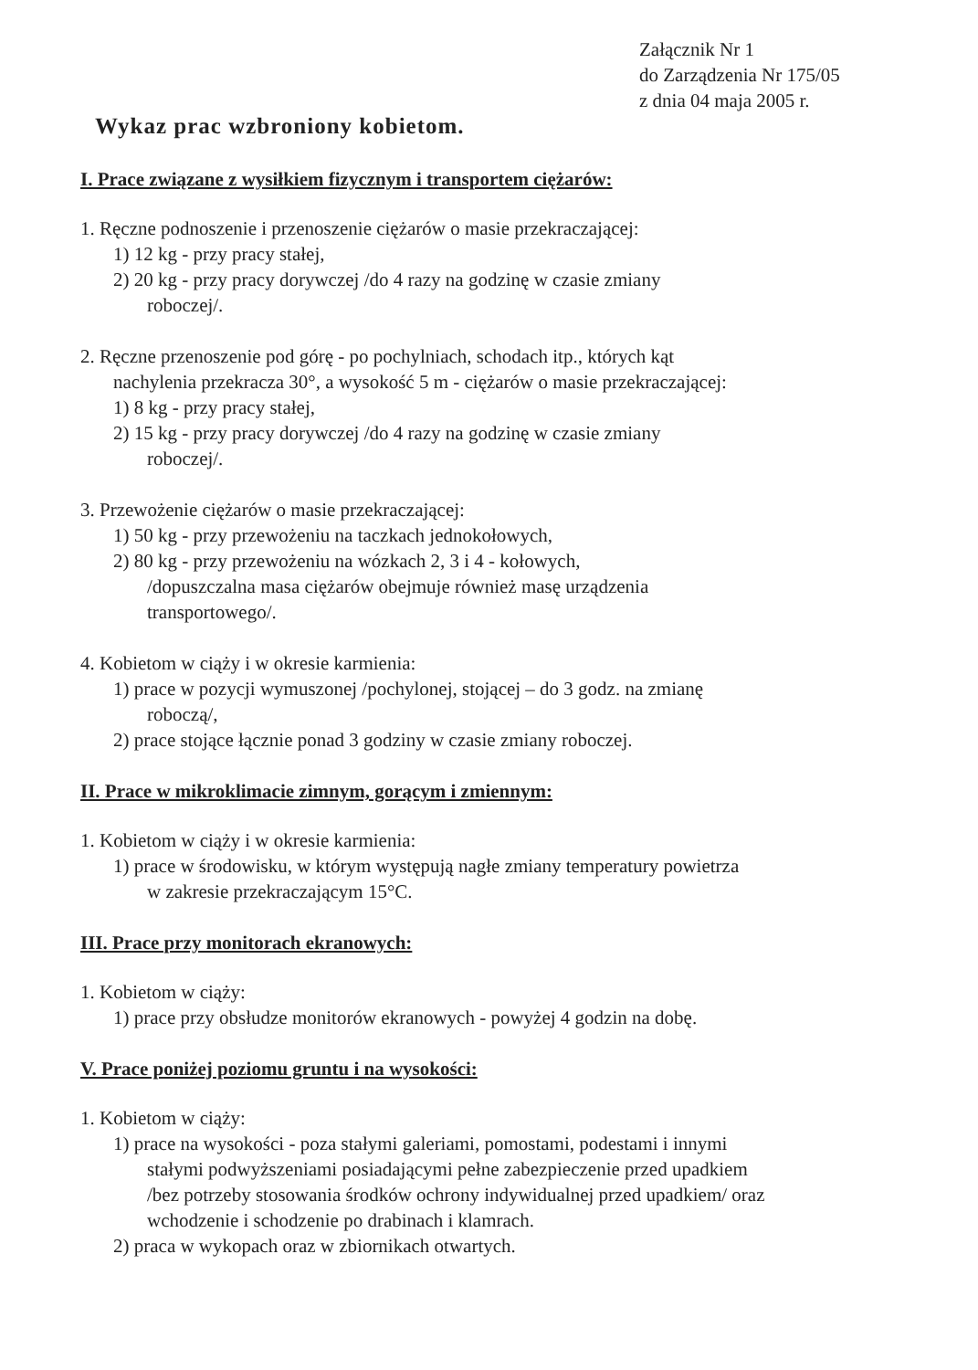Załącznik Nr 1
do Zarządzenia Nr 175/05
z dnia 04 maja 2005 r.
Wykaz prac wzbroniony kobietom.
I. Prace związane z wysiłkiem fizycznym i transportem ciężarów:
1. Ręczne podnoszenie i przenoszenie ciężarów o masie przekraczającej:
1) 12 kg - przy pracy stałej,
2) 20 kg - przy pracy dorywczej /do 4 razy na godzinę w czasie zmiany
roboczej/.
2. Ręczne przenoszenie pod górę - po pochylniach, schodach itp., których kąt
nachylenia przekracza 30°, a wysokość 5 m - ciężarów o masie przekraczającej:
1) 8 kg - przy pracy stałej,
2) 15 kg - przy pracy dorywczej /do 4 razy na godzinę w czasie zmiany
roboczej/.
3. Przewożenie ciężarów o masie przekraczającej:
1) 50 kg - przy przewożeniu na taczkach jednokołowych,
2) 80 kg - przy przewożeniu na wózkach 2, 3 i 4 - kołowych,
/dopuszczalna masa ciężarów obejmuje również masę urządzenia
transportowego/.
4. Kobietom w ciąży i w okresie karmienia:
1) prace w pozycji wymuszonej /pochylonej, stojącej – do 3 godz. na zmianę
roboczą/,
2) prace stojące łącznie ponad 3 godziny w czasie zmiany roboczej.
II. Prace w mikroklimacie zimnym, gorącym i zmiennym:
1. Kobietom w ciąży i w okresie karmienia:
1) prace w środowisku, w którym występują nagłe zmiany temperatury powietrza
w zakresie przekraczającym 15°C.
III. Prace przy monitorach ekranowych:
1. Kobietom w ciąży:
1) prace przy obsłudze monitorów ekranowych - powyżej 4 godzin na dobę.
V. Prace poniżej poziomu gruntu i na wysokości:
1. Kobietom w ciąży:
1) prace na wysokości - poza stałymi galeriami, pomostami, podestami i innymi
stałymi podwyższeniami posiadającymi pełne zabezpieczenie przed upadkiem
/bez potrzeby stosowania środków ochrony indywidualnej przed upadkiem/ oraz
wchodzenie i schodzenie po drabinach i klamrach.
2) praca w wykopach oraz w zbiornikach otwartych.